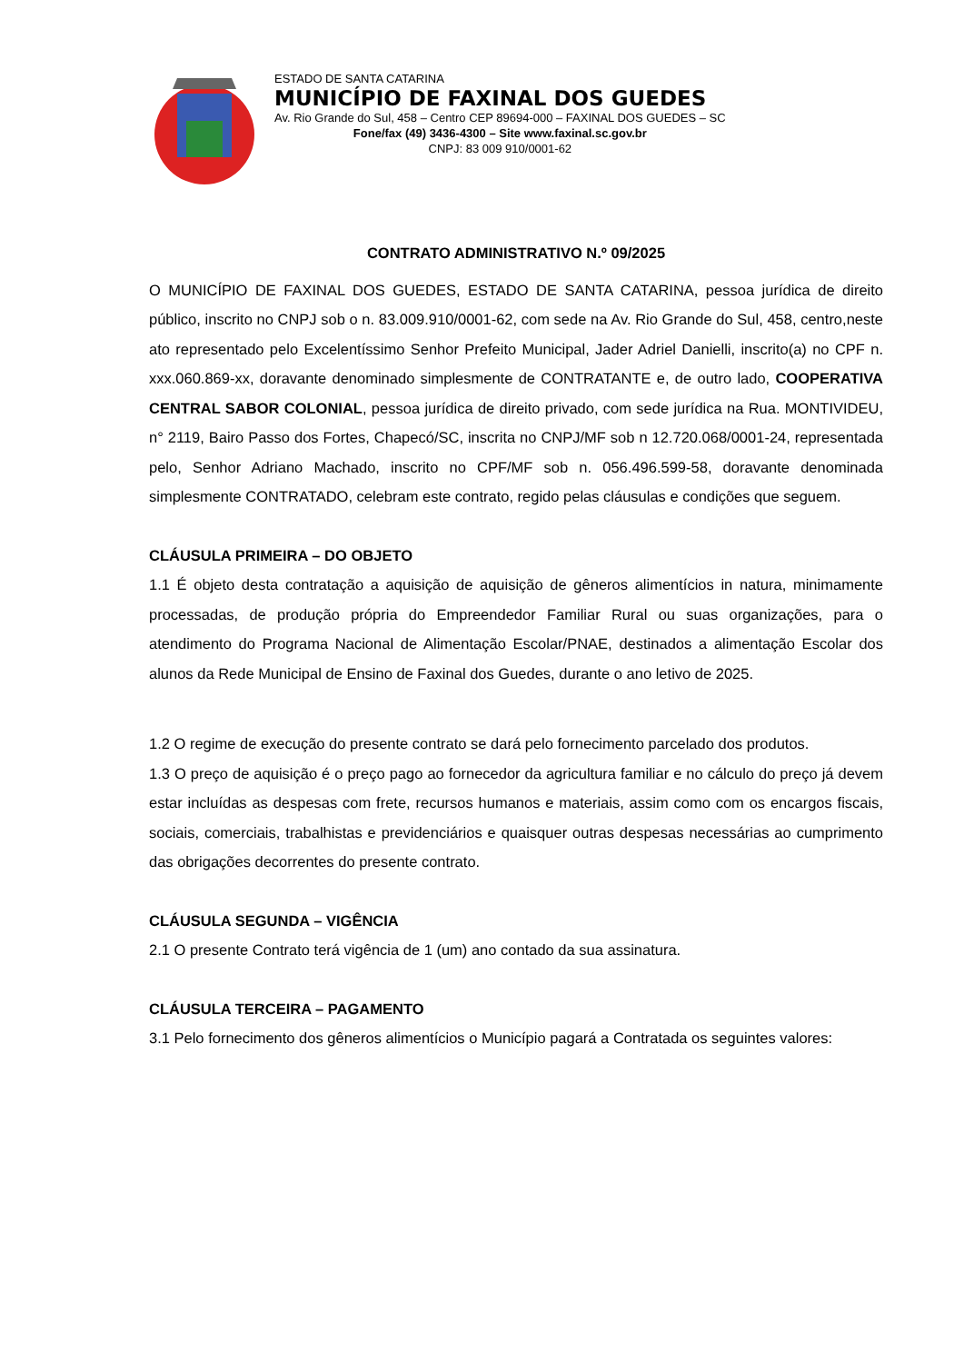ESTADO DE SANTA CATARINA
MUNICÍPIO DE FAXINAL DOS GUEDES
Av. Rio Grande do Sul, 458 – Centro CEP 89694-000 – FAXINAL DOS GUEDES – SC
Fone/fax (49) 3436-4300 – Site www.faxinal.sc.gov.br
CNPJ: 83 009 910/0001-62
CONTRATO ADMINISTRATIVO N.º 09/2025
O MUNICÍPIO DE FAXINAL DOS GUEDES, ESTADO DE SANTA CATARINA, pessoa jurídica de direito público, inscrito no CNPJ sob o n. 83.009.910/0001-62, com sede na Av. Rio Grande do Sul, 458, centro,neste ato representado pelo Excelentíssimo Senhor Prefeito Municipal, Jader Adriel Danielli, inscrito(a) no CPF n. xxx.060.869-xx, doravante denominado simplesmente de CONTRATANTE e, de outro lado, COOPERATIVA CENTRAL SABOR COLONIAL, pessoa jurídica de direito privado, com sede jurídica na Rua. MONTIVIDEU, n° 2119, Bairo Passo dos Fortes, Chapecó/SC, inscrita no CNPJ/MF sob n 12.720.068/0001-24, representada pelo, Senhor Adriano Machado, inscrito no CPF/MF sob n. 056.496.599-58, doravante denominada simplesmente CONTRATADO, celebram este contrato, regido pelas cláusulas e condições que seguem.
CLÁUSULA PRIMEIRA – DO OBJETO
1.1 É objeto desta contratação a aquisição de aquisição de gêneros alimentícios in natura, minimamente processadas, de produção própria do Empreendedor Familiar Rural ou suas organizações, para o atendimento do Programa Nacional de Alimentação Escolar/PNAE, destinados a alimentação Escolar dos alunos da Rede Municipal de Ensino de Faxinal dos Guedes, durante o ano letivo de 2025.
1.2 O regime de execução do presente contrato se dará pelo fornecimento parcelado dos produtos.
1.3 O preço de aquisição é o preço pago ao fornecedor da agricultura familiar e no cálculo do preço já devem estar incluídas as despesas com frete, recursos humanos e materiais, assim como com os encargos fiscais, sociais, comerciais, trabalhistas e previdenciários e quaisquer outras despesas necessárias ao cumprimento das obrigações decorrentes do presente contrato.
CLÁUSULA SEGUNDA – VIGÊNCIA
2.1 O presente Contrato terá vigência de 1 (um) ano contado da sua assinatura.
CLÁUSULA TERCEIRA – PAGAMENTO
3.1 Pelo fornecimento dos gêneros alimentícios o Município pagará a Contratada os seguintes valores: